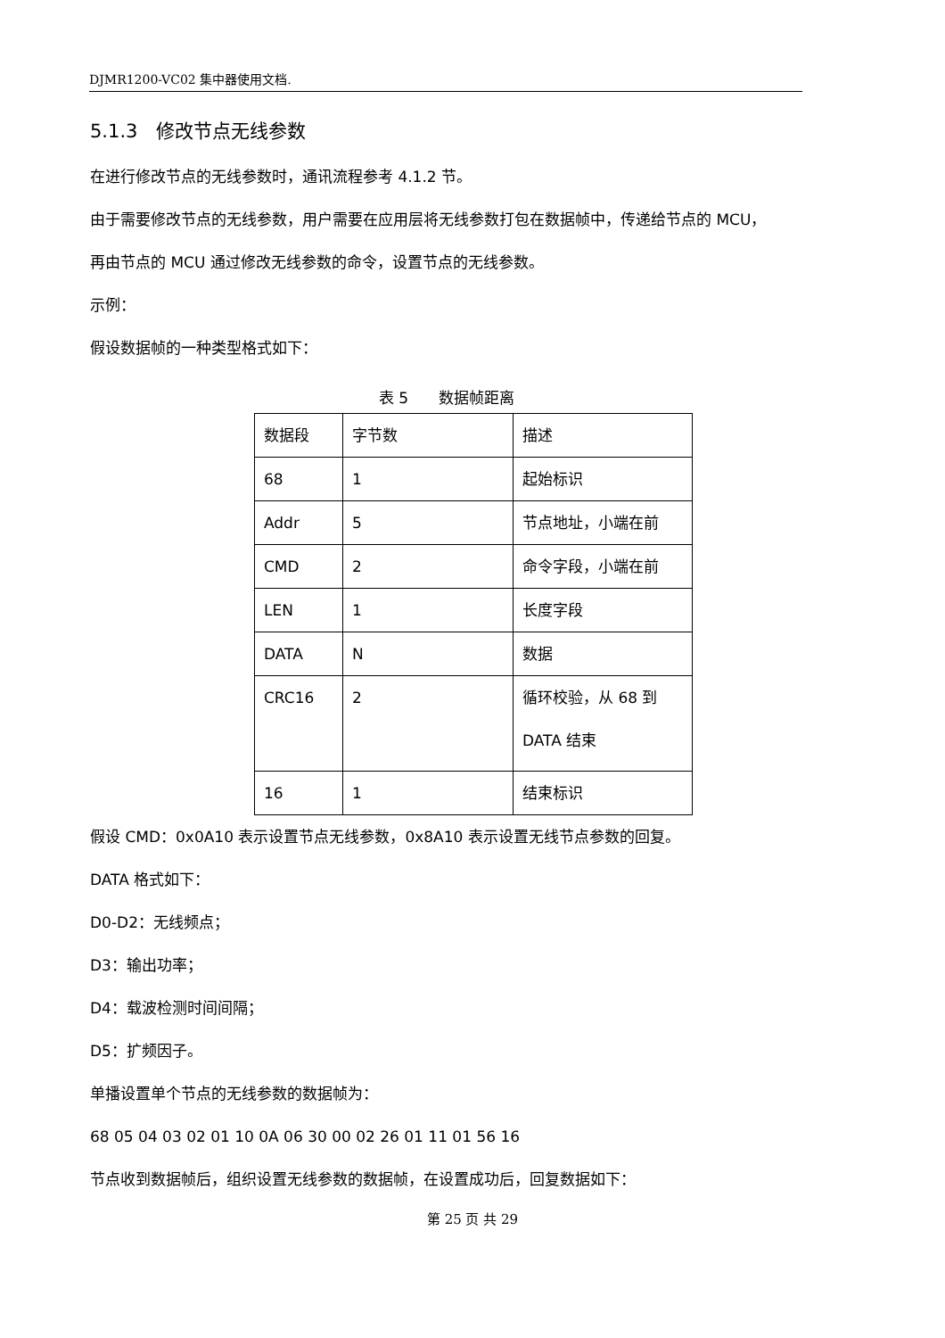DJMR1200-VC02 集中器使用文档.
5.1.3　修改节点无线参数
在进行修改节点的无线参数时，通讯流程参考 4.1.2 节。
由于需要修改节点的无线参数，用户需要在应用层将无线参数打包在数据帧中，传递给节点的 MCU，
再由节点的 MCU 通过修改无线参数的命令，设置节点的无线参数。
示例：
假设数据帧的一种类型格式如下：
表 5　　数据帧距离
| 数据段 | 字节数 | 描述 |
| 68 | 1 | 起始标识 |
| Addr | 5 | 节点地址，小端在前 |
| CMD | 2 | 命令字段，小端在前 |
| LEN | 1 | 长度字段 |
| DATA | N | 数据 |
| CRC16 | 2 | 循环校验，从 68 到 DATA 结束 |
| 16 | 1 | 结束标识 |
假设 CMD：0x0A10 表示设置节点无线参数，0x8A10 表示设置无线节点参数的回复。
DATA 格式如下：
D0-D2：无线频点；
D3：输出功率；
D4：载波检测时间间隔；
D5：扩频因子。
单播设置单个节点的无线参数的数据帧为：
68 05 04 03 02 01 10 0A 06 30 00 02 26 01 11 01 56 16
节点收到数据帧后，组织设置无线参数的数据帧，在设置成功后，回复数据如下：
第 25 页 共 29